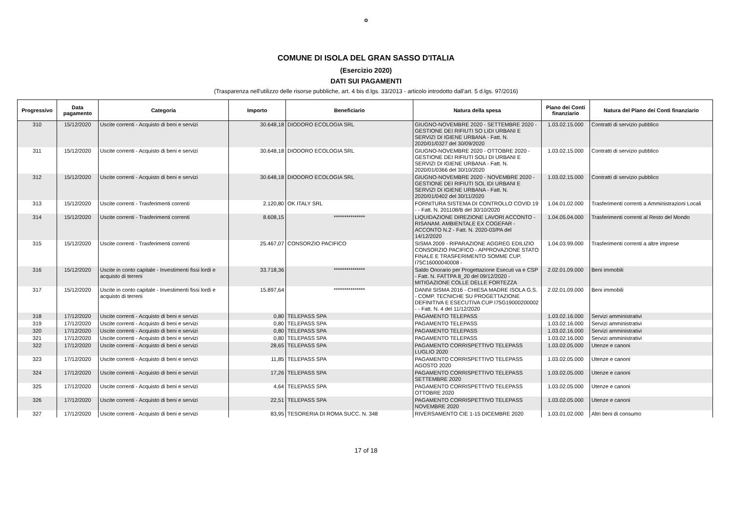✿
COMUNE DI ISOLA DEL GRAN SASSO D'ITALIA
(Esercizio 2020)
DATI SUI PAGAMENTI
(Trasparenza nell'utilizzo delle risorse pubbliche, art. 4 bis d.lgs. 33/2013 - articolo introdotto dall'art. 5 d.lgs. 97/2016)
| Progressivo | Data pagamento | Categoria | Importo | Beneficiario | Natura della spesa | Piano dei Conti finanziario | Natura del Piano dei Conti finanziario |
| --- | --- | --- | --- | --- | --- | --- | --- |
| 310 | 15/12/2020 | Uscite correnti - Acquisto di beni e servizi | 30.648,18 | DIODORO ECOLOGIA SRL | GIUGNO-NOVEMBRE 2020 - SETTEMBRE 2020 - GESTIONE DEI RIFIUTI SO LIDI URBANI E SERVIZI DI IGIENE URBANA - Fatt. N. 2020/01/0327 del 30/09/2020 | 1.03.02.15.000 | Contratti di servizio pubblico |
| 311 | 15/12/2020 | Uscite correnti - Acquisto di beni e servizi | 30.648,18 | DIODORO ECOLOGIA SRL | GIUGNO-NOVEMBRE 2020 - OTTOBRE 2020 - GESTIONE DEI RIFIUTI SOLI DI URBANI E SERVIZI DI IGIENE URBANA - Fatt. N. 2020/01/0366 del 30/10/2020 | 1.03.02.15.000 | Contratti di servizio pubblico |
| 312 | 15/12/2020 | Uscite correnti - Acquisto di beni e servizi | 30.648,18 | DIODORO ECOLOGIA SRL | GIUGNO-NOVEMBRE 2020 - NOVEMBRE 2020 - GESTIONE DEI RIFIUTI SOL IDI URBANI E SERVIZI DI IGIENE URBANA - Fatt. N. 2020/01/0402 del 30/11/2020 | 1.03.02.15.000 | Contratti di servizio pubblico |
| 313 | 15/12/2020 | Uscite correnti - Trasferimenti correnti | 2.120,80 | OK ITALY SRL | FORNITURA SISTEMA DI CONTROLLO COVID 19 - - Fatt. N. 201108/B del 30/10/2020 | 1.04.01.02.000 | Trasferimenti correnti a Amministrazioni Locali |
| 314 | 15/12/2020 | Uscite correnti - Trasferimenti correnti | 8.608,15 | *************** | LIQUIDAZIONE DIREZIONE LAVORI ACCONTO - RISANAM. AMBIENTALE EX COGEFAR - ACCONTO N.2 - Fatt. N. 2020-03/PA del 14/12/2020 | 1.04.05.04.000 | Trasferimenti correnti al Resto del Mondo |
| 315 | 15/12/2020 | Uscite correnti - Trasferimenti correnti | 25.467,07 | CONSORZIO PACIFICO | SISMA 2009 - RIPARAZIONE AGGREG EDILIZIO CONSORZIO PACIFICO - APPROVAZIONE STATO FINALE E TRASFERIMENTO SOMME CUP. I75C16000040008 - | 1.04.03.99.000 | Trasferimenti correnti a altre imprese |
| 316 | 15/12/2020 | Uscite in conto capitale - Investimenti fissi lordi e acquisto di terreni | 33.718,36 | *************** | Saldo Onorario per Progettazione Esecuti va e CSP - Fatt. N. FATTPA 8_20 del 09/12/2020 - MITIGAZIONE COLLE DELLE FORTEZZA | 2.02.01.09.000 | Beni immobili |
| 317 | 15/12/2020 | Uscite in conto capitale - Investimenti fissi lordi e acquisto di terreni | 15.897,64 | *************** | DANNI SISMA 2016 - CHIESA MADRE ISOLA G.S. - COMP. TECNICHE SU PROGETTAZIONE DEFINITIVA E ESECUTIVA CUP I75G19000200002 - - Fatt. N. 4 del 11/12/2020 | 2.02.01.09.000 | Beni immobili |
| 318 | 17/12/2020 | Uscite correnti - Acquisto di beni e servizi | 0,80 | TELEPASS SPA | PAGAMENTO TELEPASS | 1.03.02.16.000 | Servizi amministrativi |
| 319 | 17/12/2020 | Uscite correnti - Acquisto di beni e servizi | 0,80 | TELEPASS SPA | PAGAMENTO TELEPASS | 1.03.02.16.000 | Servizi amministrativi |
| 320 | 17/12/2020 | Uscite correnti - Acquisto di beni e servizi | 0,80 | TELEPASS SPA | PAGAMENTO TELEPASS | 1.03.02.16.000 | Servizi amministrativi |
| 321 | 17/12/2020 | Uscite correnti - Acquisto di beni e servizi | 0,80 | TELEPASS SPA | PAGAMENTO TELEPASS | 1.03.02.16.000 | Servizi amministrativi |
| 322 | 17/12/2020 | Uscite correnti - Acquisto di beni e servizi | 28,65 | TELEPASS SPA | PAGAMENTO CORRISPETTIVO TELEPASS LUGLIO 2020 | 1.03.02.05.000 | Utenze e canoni |
| 323 | 17/12/2020 | Uscite correnti - Acquisto di beni e servizi | 11,85 | TELEPASS SPA | PAGAMENTO CORRISPETTIVO TELEPASS AGOSTO 2020 | 1.03.02.05.000 | Utenze e canoni |
| 324 | 17/12/2020 | Uscite correnti - Acquisto di beni e servizi | 17,26 | TELEPASS SPA | PAGAMENTO CORRISPETTIVO TELEPASS SETTEMBRE 2020 | 1.03.02.05.000 | Utenze e canoni |
| 325 | 17/12/2020 | Uscite correnti - Acquisto di beni e servizi | 4,64 | TELEPASS SPA | PAGAMENTO CORRISPETTIVO TELEPASS OTTOBRE 2020 | 1.03.02.05.000 | Utenze e canoni |
| 326 | 17/12/2020 | Uscite correnti - Acquisto di beni e servizi | 22,51 | TELEPASS SPA | PAGAMENTO CORRISPETTIVO TELEPASS NOVEMBRE 2020 | 1.03.02.05.000 | Utenze e canoni |
| 327 | 17/12/2020 | Uscite correnti - Acquisto di beni e servizi | 83,95 | TESORERIA DI ROMA SUCC. N. 348 | RIVERSAMENTO CIE 1-15 DICEMBRE 2020 | 1.03.01.02.000 | Altri beni di consumo |
17 of 18